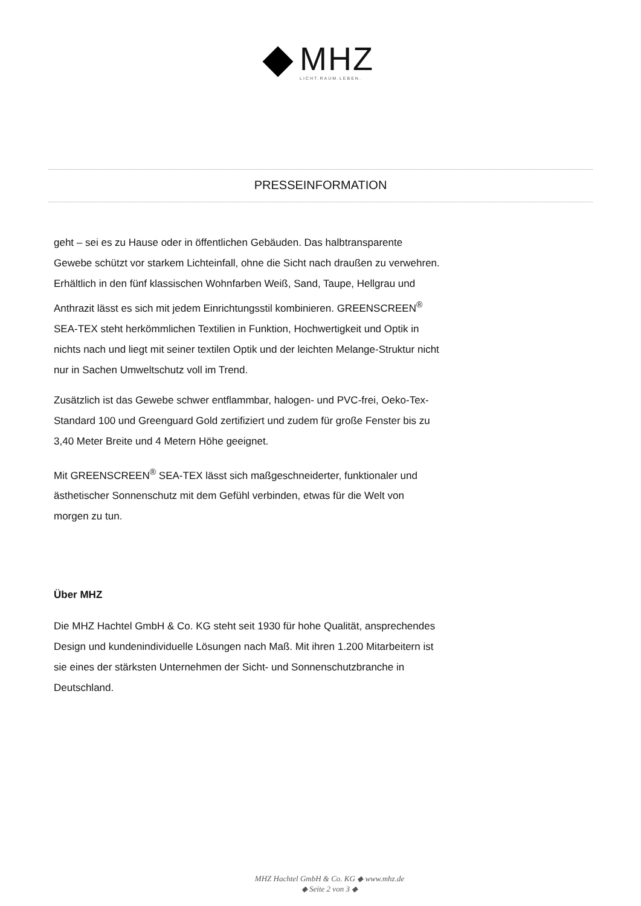MHZ
LICHT.RAUM.LEBEN.
PRESSEINFORMATION
geht – sei es zu Hause oder in öffentlichen Gebäuden. Das halbtransparente Gewebe schützt vor starkem Lichteinfall, ohne die Sicht nach draußen zu verwehren. Erhältlich in den fünf klassischen Wohnfarben Weiß, Sand, Taupe, Hellgrau und Anthrazit lässt es sich mit jedem Einrichtungsstil kombinieren. GREENSCREEN<sup>®</sup> SEA-TEX steht herkömmlichen Textilien in Funktion, Hochwertigkeit und Optik in nichts nach und liegt mit seiner textilen Optik und der leichten Melange-Struktur nicht nur in Sachen Umweltschutz voll im Trend.
Zusätzlich ist das Gewebe schwer entflammbar, halogen- und PVC-frei, Oeko-Tex-Standard 100 und Greenguard Gold zertifiziert und zudem für große Fenster bis zu 3,40 Meter Breite und 4 Metern Höhe geeignet.
Mit GREENSCREEN<sup>®</sup> SEA-TEX lässt sich maßgeschneiderter, funktionaler und ästhetischer Sonnenschutz mit dem Gefühl verbinden, etwas für die Welt von morgen zu tun.
Über MHZ
Die MHZ Hachtel GmbH & Co. KG steht seit 1930 für hohe Qualität, ansprechendes Design und kundenindividuelle Lösungen nach Maß. Mit ihren 1.200 Mitarbeitern ist sie eines der stärksten Unternehmen der Sicht- und Sonnenschutzbranche in Deutschland.
MHZ Hachtel GmbH & Co. KG ◆ www.mhz.de
◆ Seite 2 von 3 ◆